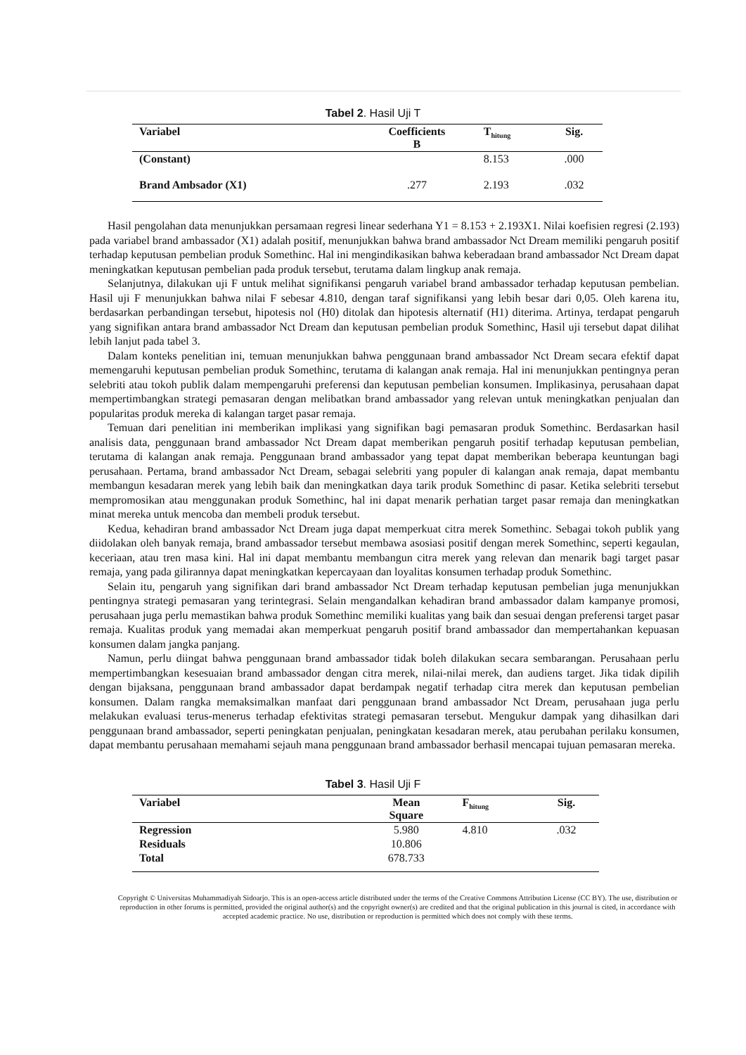Tabel 2. Hasil Uji T
| Variabel | Coefficients B | T<sub>hitung</sub> | Sig. |
| --- | --- | --- | --- |
| (Constant) | | 8.153 | .000 |
| Brand Ambsador (X1) | .277 | 2.193 | .032 |
Hasil pengolahan data menunjukkan persamaan regresi linear sederhana Y1 = 8.153 + 2.193X1. Nilai koefisien regresi (2.193) pada variabel brand ambassador (X1) adalah positif, menunjukkan bahwa brand ambassador Nct Dream memiliki pengaruh positif terhadap keputusan pembelian produk Somethinc. Hal ini mengindikasikan bahwa keberadaan brand ambassador Nct Dream dapat meningkatkan keputusan pembelian pada produk tersebut, terutama dalam lingkup anak remaja.
Selanjutnya, dilakukan uji F untuk melihat signifikansi pengaruh variabel brand ambassador terhadap keputusan pembelian. Hasil uji F menunjukkan bahwa nilai F sebesar 4.810, dengan taraf signifikansi yang lebih besar dari 0,05. Oleh karena itu, berdasarkan perbandingan tersebut, hipotesis nol (H0) ditolak dan hipotesis alternatif (H1) diterima. Artinya, terdapat pengaruh yang signifikan antara brand ambassador Nct Dream dan keputusan pembelian produk Somethinc, Hasil uji tersebut dapat dilihat lebih lanjut pada tabel 3.
Dalam konteks penelitian ini, temuan menunjukkan bahwa penggunaan brand ambassador Nct Dream secara efektif dapat memengaruhi keputusan pembelian produk Somethinc, terutama di kalangan anak remaja. Hal ini menunjukkan pentingnya peran selebriti atau tokoh publik dalam mempengaruhi preferensi dan keputusan pembelian konsumen. Implikasinya, perusahaan dapat mempertimbangkan strategi pemasaran dengan melibatkan brand ambassador yang relevan untuk meningkatkan penjualan dan popularitas produk mereka di kalangan target pasar remaja.
Temuan dari penelitian ini memberikan implikasi yang signifikan bagi pemasaran produk Somethinc. Berdasarkan hasil analisis data, penggunaan brand ambassador Nct Dream dapat memberikan pengaruh positif terhadap keputusan pembelian, terutama di kalangan anak remaja. Penggunaan brand ambassador yang tepat dapat memberikan beberapa keuntungan bagi perusahaan. Pertama, brand ambassador Nct Dream, sebagai selebriti yang populer di kalangan anak remaja, dapat membantu membangun kesadaran merek yang lebih baik dan meningkatkan daya tarik produk Somethinc di pasar. Ketika selebriti tersebut mempromosikan atau menggunakan produk Somethinc, hal ini dapat menarik perhatian target pasar remaja dan meningkatkan minat mereka untuk mencoba dan membeli produk tersebut.
Kedua, kehadiran brand ambassador Nct Dream juga dapat memperkuat citra merek Somethinc. Sebagai tokoh publik yang diidolakan oleh banyak remaja, brand ambassador tersebut membawa asosiasi positif dengan merek Somethinc, seperti kegaulan, keceriaan, atau tren masa kini. Hal ini dapat membantu membangun citra merek yang relevan dan menarik bagi target pasar remaja, yang pada gilirannya dapat meningkatkan kepercayaan dan loyalitas konsumen terhadap produk Somethinc.
Selain itu, pengaruh yang signifikan dari brand ambassador Nct Dream terhadap keputusan pembelian juga menunjukkan pentingnya strategi pemasaran yang terintegrasi. Selain mengandalkan kehadiran brand ambassador dalam kampanye promosi, perusahaan juga perlu memastikan bahwa produk Somethinc memiliki kualitas yang baik dan sesuai dengan preferensi target pasar remaja. Kualitas produk yang memadai akan memperkuat pengaruh positif brand ambassador dan mempertahankan kepuasan konsumen dalam jangka panjang.
Namun, perlu diingat bahwa penggunaan brand ambassador tidak boleh dilakukan secara sembarangan. Perusahaan perlu mempertimbangkan kesesuaian brand ambassador dengan citra merek, nilai-nilai merek, dan audiens target. Jika tidak dipilih dengan bijaksana, penggunaan brand ambassador dapat berdampak negatif terhadap citra merek dan keputusan pembelian konsumen. Dalam rangka memaksimalkan manfaat dari penggunaan brand ambassador Nct Dream, perusahaan juga perlu melakukan evaluasi terus-menerus terhadap efektivitas strategi pemasaran tersebut. Mengukur dampak yang dihasilkan dari penggunaan brand ambassador, seperti peningkatan penjualan, peningkatan kesadaran merek, atau perubahan perilaku konsumen, dapat membantu perusahaan memahami sejauh mana penggunaan brand ambassador berhasil mencapai tujuan pemasaran mereka.
Tabel 3. Hasil Uji F
| Variabel | Mean Square | F<sub>hitung</sub> | Sig. |
| --- | --- | --- | --- |
| Regression | 5.980 | 4.810 | .032 |
| Residuals | 10.806 | | |
| Total | 678.733 | | |
Copyright © Universitas Muhammadiyah Sidoarjo. This is an open-access article distributed under the terms of the Creative Commons Attribution License (CC BY). The use, distribution or reproduction in other forums is permitted, provided the original author(s) and the copyright owner(s) are credited and that the original publication in this journal is cited, in accordance with accepted academic practice. No use, distribution or reproduction is permitted which does not comply with these terms.